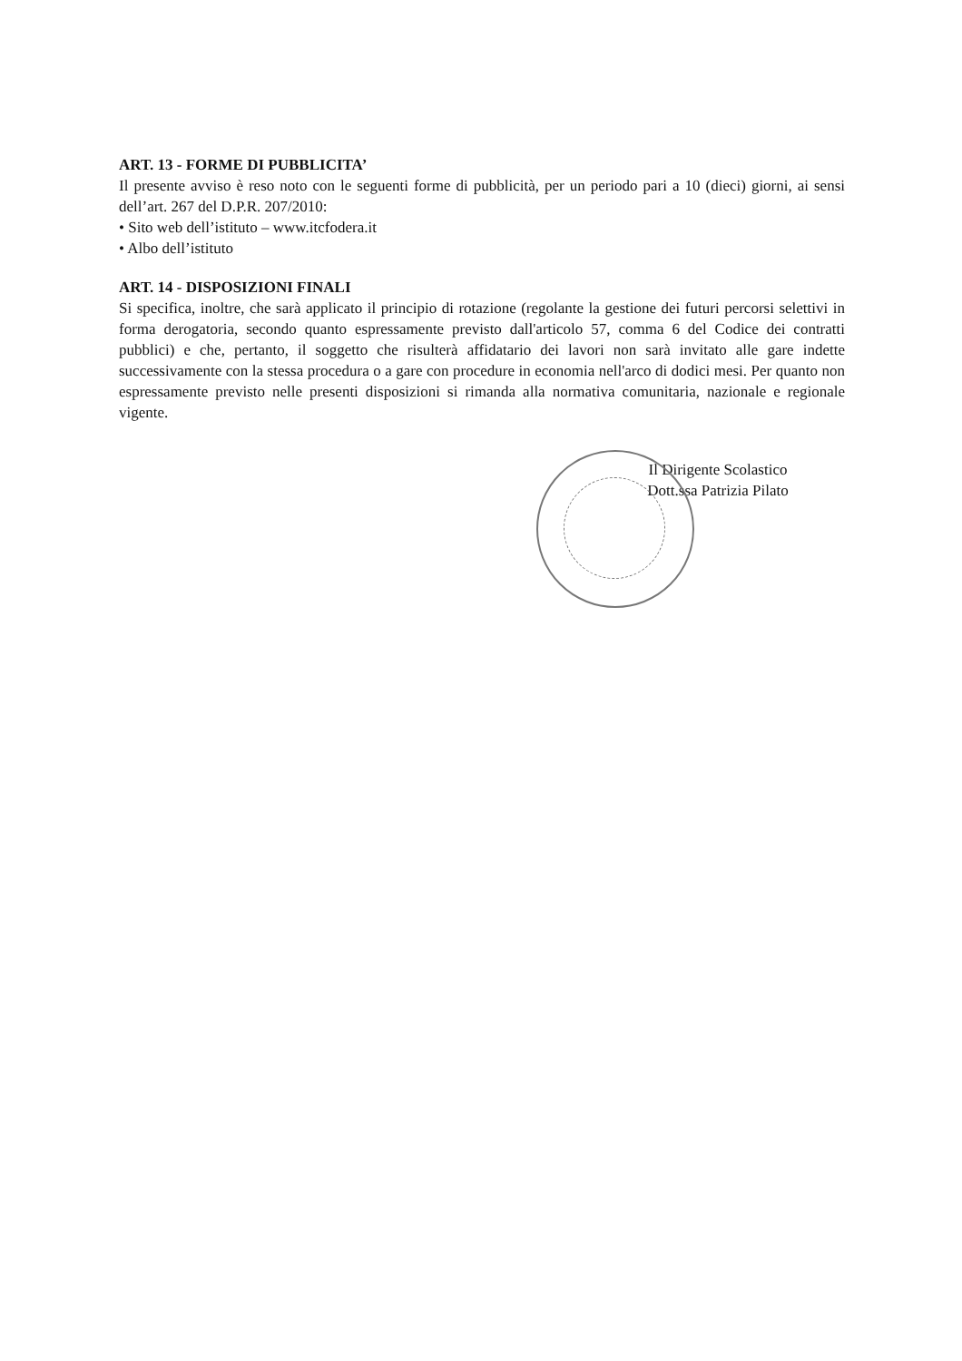ART. 13 - FORME DI PUBBLICITA’
Il presente avviso è reso noto con le seguenti forme di pubblicità, per un periodo pari a 10 (dieci) giorni, ai sensi dell’art. 267 del D.P.R. 207/2010:
• Sito web dell’istituto – www.itcfodera.it
• Albo dell’istituto
ART. 14 - DISPOSIZIONI FINALI
Si specifica, inoltre, che sarà applicato il principio di rotazione (regolante la gestione dei futuri percorsi selettivi in forma derogatoria, secondo quanto espressamente previsto dall'articolo 57, comma 6 del Codice dei contratti pubblici) e che, pertanto, il soggetto che risulterà affidatario dei lavori non sarà invitato alle gare indette successivamente con la stessa procedura o a gare con procedure in economia nell'arco di dodici mesi. Per quanto non espressamente previsto nelle presenti disposizioni si rimanda alla normativa comunitaria, nazionale e regionale vigente.
Il Dirigente Scolastico
Dott.ssa Patrizia Pilato